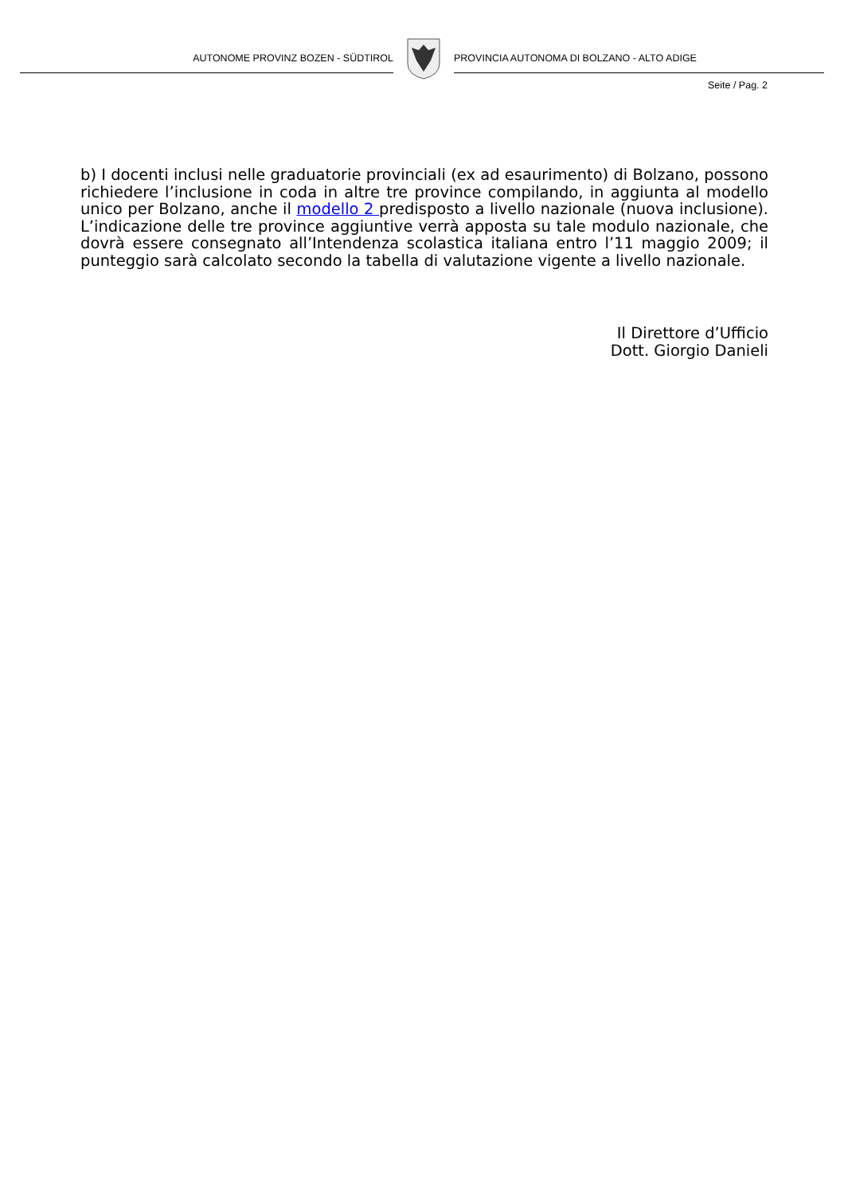AUTONOME PROVINZ BOZEN - SÜDTIROL PROVINCIA AUTONOMA DI BOLZANO - ALTO ADIGE
Seite / Pag. 2
b) I docenti inclusi nelle graduatorie provinciali (ex ad esaurimento) di Bolzano, possono richiedere l’inclusione in coda in altre tre province compilando, in aggiunta al modello unico per Bolzano, anche il modello 2 predisposto a livello nazionale (nuova inclusione). L’indicazione delle tre province aggiuntive verrà apposta su tale modulo nazionale, che dovrà essere consegnato all’Intendenza scolastica italiana entro l’11 maggio 2009; il punteggio sarà calcolato secondo la tabella di valutazione vigente a livello nazionale.
Il Direttore d’Ufficio
Dott. Giorgio Danieli